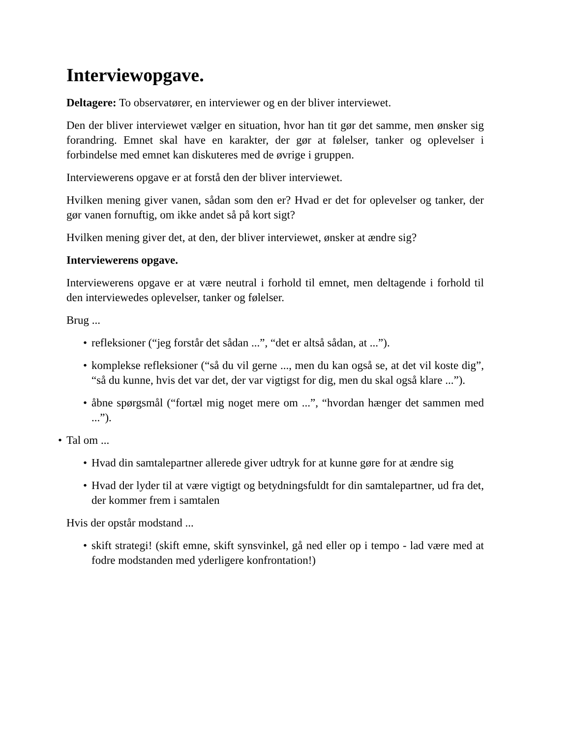Interviewopgave.
Deltagere: To observatører, en interviewer og en der bliver interviewet.
Den der bliver interviewet vælger en situation, hvor han tit gør det samme, men ønsker sig forandring. Emnet skal have en karakter, der gør at følelser, tanker og oplevelser i forbindelse med emnet kan diskuteres med de øvrige i gruppen.
Interviewerens opgave er at forstå den der bliver interviewet.
Hvilken mening giver vanen, sådan som den er? Hvad er det for oplevelser og tanker, der gør vanen fornuftig, om ikke andet så på kort sigt?
Hvilken mening giver det, at den, der bliver interviewet, ønsker at ændre sig?
Interviewerens opgave.
Interviewerens opgave er at være neutral i forhold til emnet, men deltagende i forhold til den interviewedes oplevelser, tanker og følelser.
Brug ...
• refleksioner (“jeg forstår det sådan ...”, “det er altså sådan, at ...”).
• komplekse refleksioner (“så du vil gerne ..., men du kan også se, at det vil koste dig”, “så du kunne, hvis det var det, der var vigtigst for dig, men du skal også klare ...”).
• åbne spørgsmål (“fortæl mig noget mere om ...”, “hvordan hænger det sammen med ...”).
• Tal om ...
• Hvad din samtalepartner allerede giver udtryk for at kunne gøre for at ændre sig
• Hvad der lyder til at være vigtigt og betydningsfuldt for din samtalepartner, ud fra det, der kommer frem i samtalen
Hvis der opstår modstand ...
• skift strategi! (skift emne, skift synsvinkel, gå ned eller op i tempo - lad være med at fodre modstanden med yderligere konfrontation!)